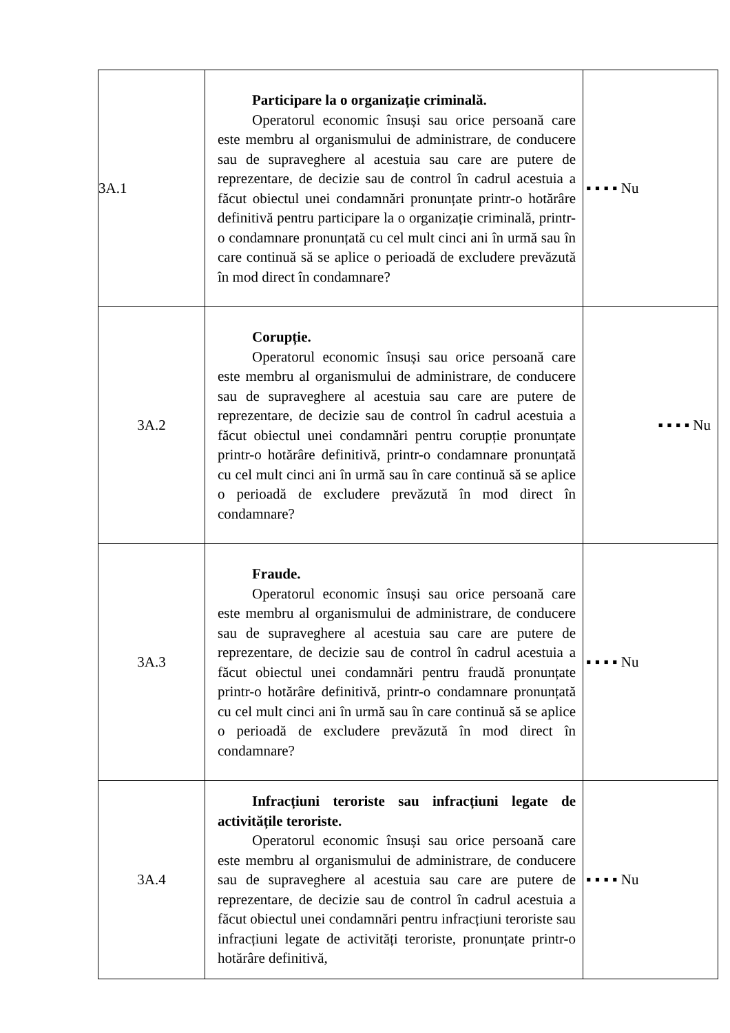| 3A.1 | Participare la o organizație criminală. Operatorul economic însuși sau orice persoană care este membru al organismului de administrare, de conducere sau de supraveghere al acestuia sau care are putere de reprezentare, de decizie sau de control în cadrul acestuia a făcut obiectul unei condamnări pronunțate printr-o hotărâre definitivă pentru participare la o organizație criminală, printr-o condamnare pronunțată cu cel mult cinci ani în urmă sau în care continuă să se aplice o perioadă de excludere prevăzută în mod direct în condamnare? | ▪ ▪ ▪ ▪ Nu |
| 3A.2 | Corupție. Operatorul economic însuși sau orice persoană care este membru al organismului de administrare, de conducere sau de supraveghere al acestuia sau care are putere de reprezentare, de decizie sau de control în cadrul acestuia a făcut obiectul unei condamnări pentru corupție pronunțate printr-o hotărâre definitivă, printr-o condamnare pronunțată cu cel mult cinci ani în urmă sau în care continuă să se aplice o perioadă de excludere prevăzută în mod direct în condamnare? | ▪ ▪ ▪ ▪ Nu |
| 3A.3 | Fraude. Operatorul economic însuși sau orice persoană care este membru al organismului de administrare, de conducere sau de supraveghere al acestuia sau care are putere de reprezentare, de decizie sau de control în cadrul acestuia a făcut obiectul unei condamnări pentru fraudă pronunțate printr-o hotărâre definitivă, printr-o condamnare pronunțată cu cel mult cinci ani în urmă sau în care continuă să se aplice o perioadă de excludere prevăzută în mod direct în condamnare? | ▪ ▪ ▪ ▪ Nu |
| 3A.4 | Infracțiuni teroriste sau infracțiuni legate de activitățile teroriste. Operatorul economic însuși sau orice persoană care este membru al organismului de administrare, de conducere sau de supraveghere al acestuia sau care are putere de reprezentare, de decizie sau de control în cadrul acestuia a făcut obiectul unei condamnări pentru infracțiuni teroriste sau infracțiuni legate de activități teroriste, pronunțate printr-o hotărâre definitivă, | ▪ ▪ ▪ ▪ Nu |